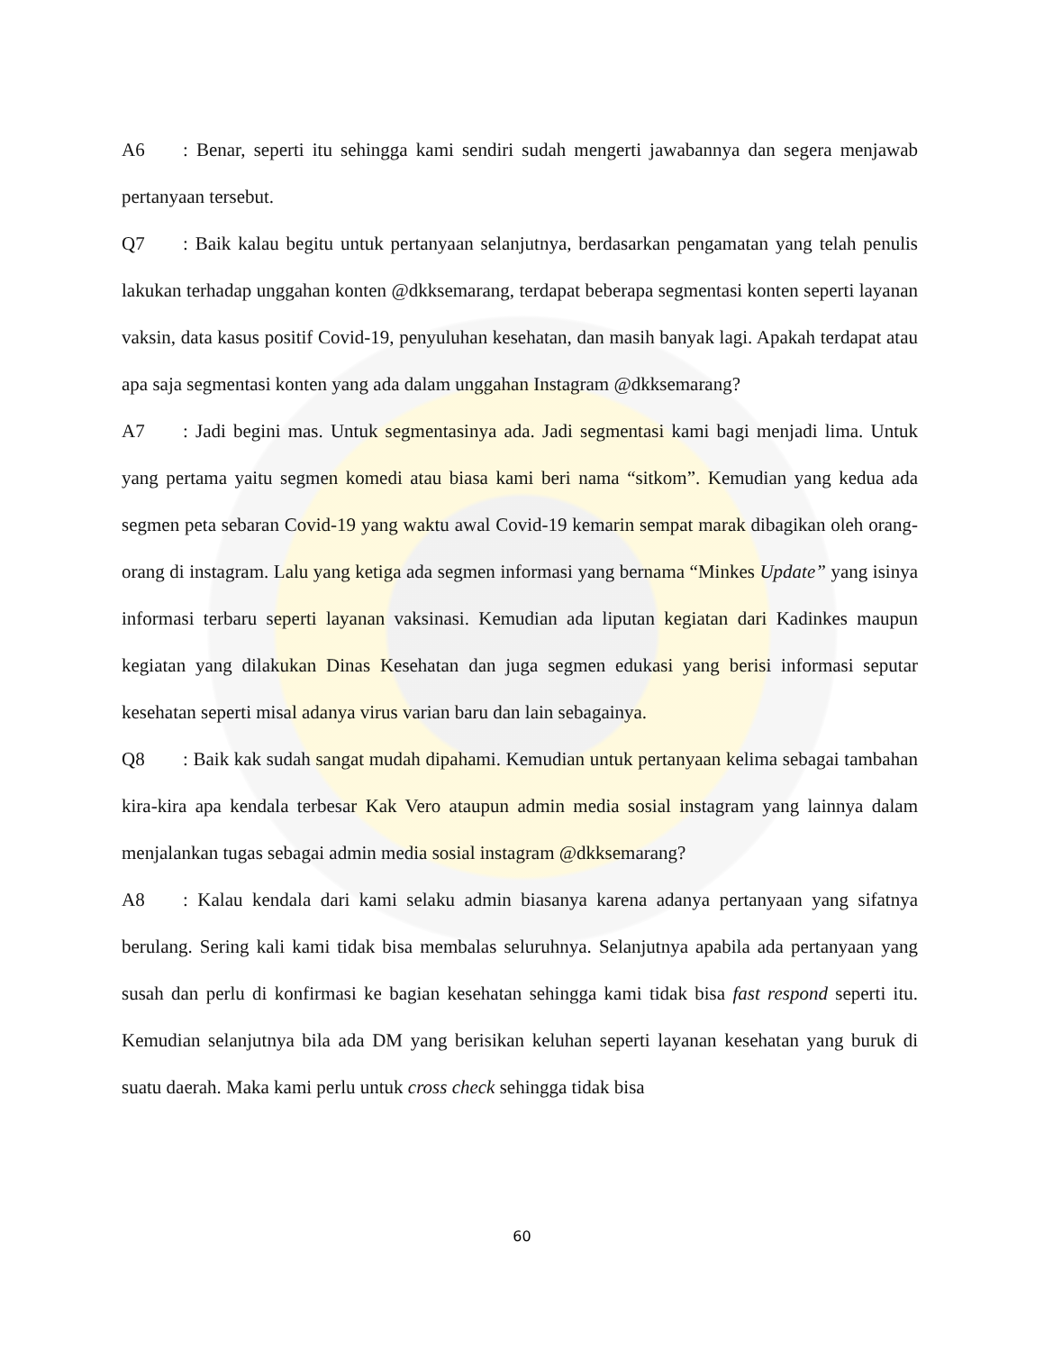A6: Benar, seperti itu sehingga kami sendiri sudah mengerti jawabannya dan segera menjawab pertanyaan tersebut.
Q7: Baik kalau begitu untuk pertanyaan selanjutnya, berdasarkan pengamatan yang telah penulis lakukan terhadap unggahan konten @dkksemarang, terdapat beberapa segmentasi konten seperti layanan vaksin, data kasus positif Covid-19, penyuluhan kesehatan, dan masih banyak lagi. Apakah terdapat atau apa saja segmentasi konten yang ada dalam unggahan Instagram @dkksemarang?
A7: Jadi begini mas. Untuk segmentasinya ada. Jadi segmentasi kami bagi menjadi lima. Untuk yang pertama yaitu segmen komedi atau biasa kami beri nama “sitkom”. Kemudian yang kedua ada segmen peta sebaran Covid-19 yang waktu awal Covid-19 kemarin sempat marak dibagikan oleh orang-orang di instagram. Lalu yang ketiga ada segmen informasi yang bernama “Minkes Update” yang isinya informasi terbaru seperti layanan vaksinasi. Kemudian ada liputan kegiatan dari Kadinkes maupun kegiatan yang dilakukan Dinas Kesehatan dan juga segmen edukasi yang berisi informasi seputar kesehatan seperti misal adanya virus varian baru dan lain sebagainya.
Q8: Baik kak sudah sangat mudah dipahami. Kemudian untuk pertanyaan kelima sebagai tambahan kira-kira apa kendala terbesar Kak Vero ataupun admin media sosial instagram yang lainnya dalam menjalankan tugas sebagai admin media sosial instagram @dkksemarang?
A8: Kalau kendala dari kami selaku admin biasanya karena adanya pertanyaan yang sifatnya berulang. Sering kali kami tidak bisa membalas seluruhnya. Selanjutnya apabila ada pertanyaan yang susah dan perlu di konfirmasi ke bagian kesehatan sehingga kami tidak bisa fast respond seperti itu. Kemudian selanjutnya bila ada DM yang berisikan keluhan seperti layanan kesehatan yang buruk di suatu daerah. Maka kami perlu untuk cross check sehingga tidak bisa
60